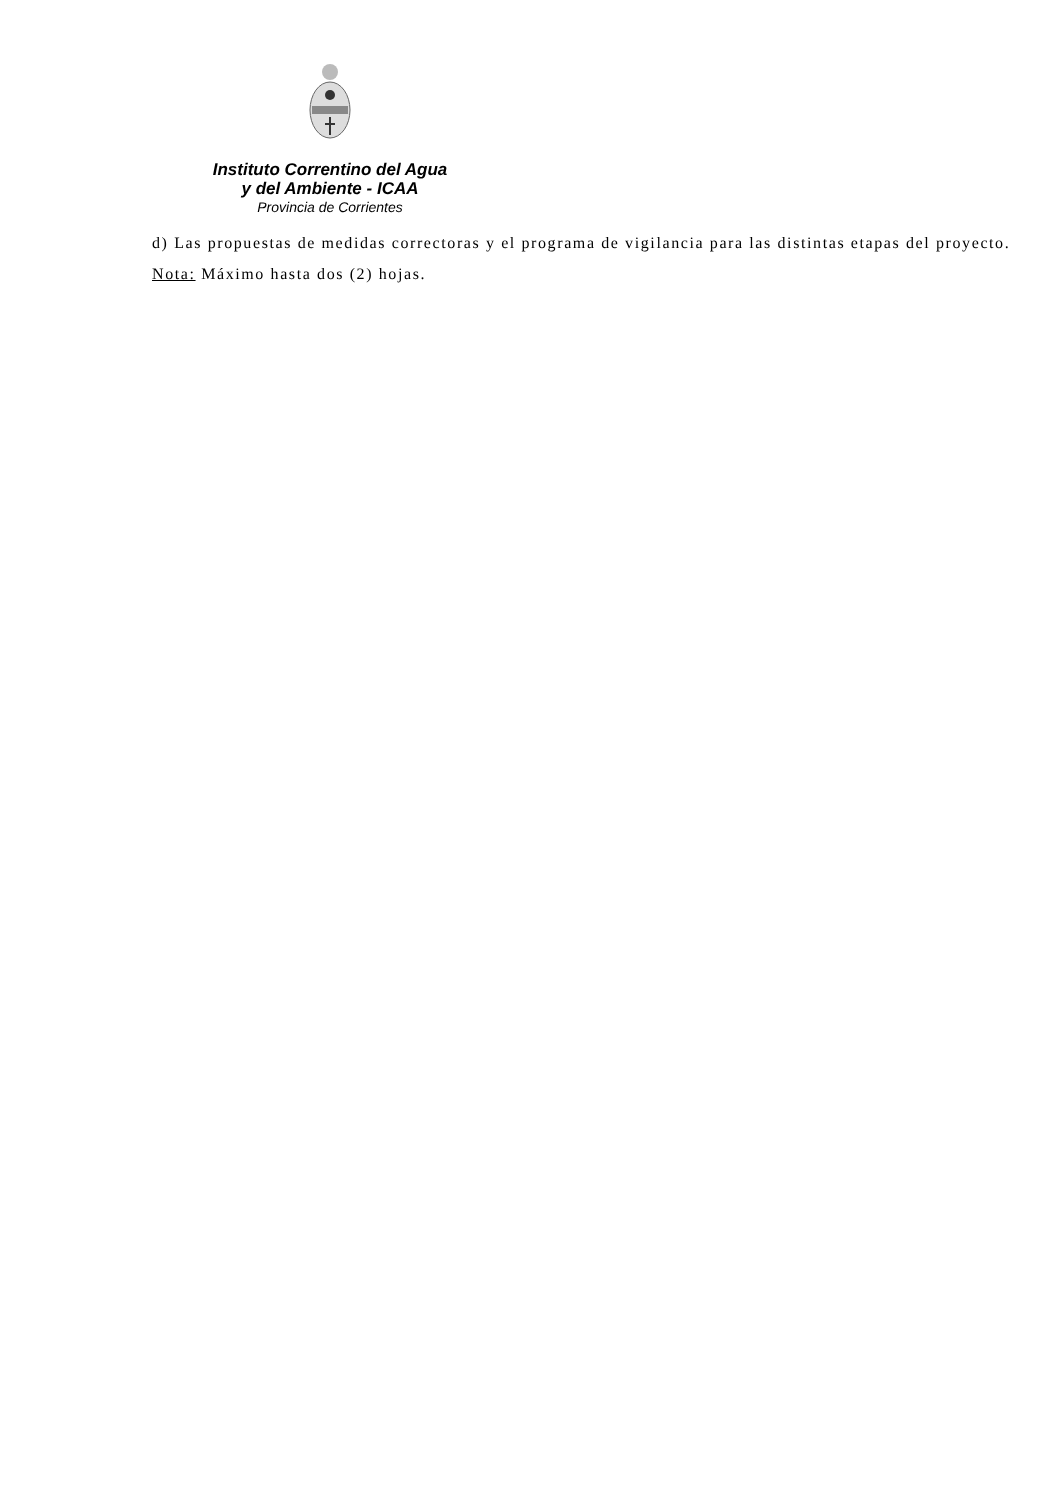Instituto Correntino del Agua
y del Ambiente - ICAA
Provincia de Corrientes
d) Las propuestas de medidas correctoras y el programa de vigilancia para las distintas etapas del proyecto.
Nota: Máximo hasta dos (2) hojas.